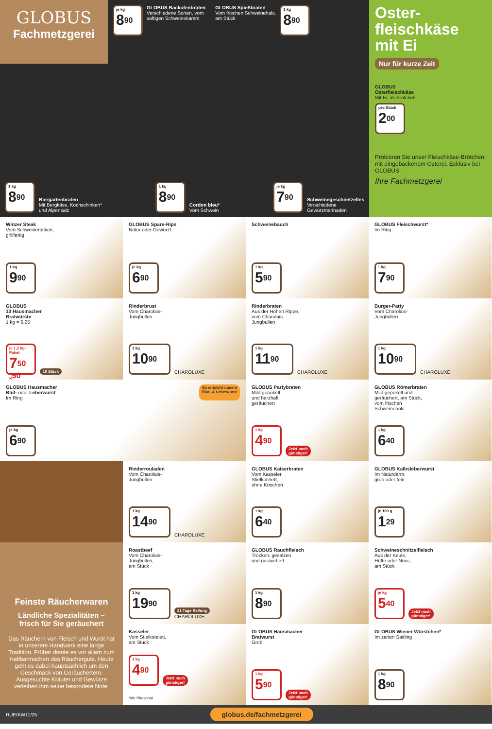GLOBUS
Fachmetzgerei
je kg
8<sup>90</sup>
GLOBUS Backofenbraten
Verschiedene Sorten, vom
saftigen Schweinekamm
GLOBUS Spießbraten
Vom frischen Schweinehals,
am Stück
1 kg
8<sup>90</sup>
1 kg
8<sup>90</sup>
Biergartenbraten
Mit Bergkäse, Kochschinken*
und Alpensalz
1 kg
8<sup>90</sup>
Cordon bleu*
Vom Schwein
je kg
7<sup>90</sup>
Schweinegeschnetzeltes
Verschiedene
Gewürzmarinaden
Oster-
fleischkäse
mit Ei
Nur für kurze Zeit
GLOBUS
Osterfleischkäse
Mit Ei, im Brötchen
pro Stück
2<sup>00</sup>
Probieren Sie unser Fleischkäse-Brötchen mit eingebackenem Osterei. Exklusiv bei GLOBUS.
Ihre Fachmetzgerei
Winzer Steak
Vom Schweinerücken,
grillfertig
1 kg
9<sup>90</sup>
GLOBUS Spare-Rips
Natur oder Gewürzt
je kg
6<sup>90</sup>
Schweinebauch
1 kg
5<sup>90</sup>
GLOBUS Fleischwurst*
Im Ring
1 kg
7<sup>90</sup>
GLOBUS
10 Hausmacher
Bratwürste
1 kg = 6.25
je 1,2 kg-Paket
7<sup>50</sup> 8<sup>50</sup>
10 Stück
Rinderbrust
Vom Charolais-
Jungbullen
1 kg
10<sup>90</sup>
CHAROLUXE
Rinderbraten
Aus der Hohen Rippe,
vom Charolais-
Jungbullen
1 kg
11<sup>90</sup>
CHAROLUXE
Burger-Patty
Vom Charolais-
Jungbullen
1 kg
10<sup>90</sup>
CHAROLUXE
GLOBUS Hausmacher
Blut- oder Leberwurst
Im Ring
So entsteht unsere
Blut- & Leberwurst
je kg
6<sup>90</sup>
GLOBUS Partybraten
Mild gepökelt
und herzhaft
geräuchert
1 kg
4<sup>90</sup>
Jetzt noch
günstiger!
GLOBUS Römerbraten
Mild gepökelt und
geräuchert, am Stück,
vom frischen
Schweinehals
1 kg
6<sup>40</sup>
Rinderrouladen
Vom Charolais-
Jungbullen
1 kg
14<sup>90</sup>
CHAROLUXE
GLOBUS Kaiserbraten
Vom Kasseler
Stielkotelett,
ohne Knochen
1 kg
6<sup>40</sup>
GLOBUS Kalbsleberwurst
Im Naturdarm,
grob oder fein
je 100 g
1<sup>29</sup>
Feinste Räucherwaren
Ländliche Spezialitäten – frisch für Sie geräuchert
Das Räuchern von Fleisch und Wurst hat in unserem Handwerk eine lange Tradition. Früher diente es vor allem zum Haltbarmachen des Räucherguts. Heute geht es dabei hauptsächlich um den Geschmack von Geräuchertem. Ausgesuchte Kräuter und Gewürze verleihen ihm seine besondere Note.
Roastbeef
Vom Charolais-
Jungbullen,
am Stück
1 kg
19<sup>90</sup>
21 Tage Reifung
CHAROLUXE
GLOBUS Rauchfleisch
Trocken, gesalzen
und geräuchert
1 kg
8<sup>90</sup>
Schweineschnitzelfleisch
Aus der Keule,
Hüfte oder Nuss,
am Stück
je kg
5<sup>40</sup>
Jetzt noch
günstiger!
Kasseler
Vom Stielkotelett,
am Stück
1 kg
4<sup>90</sup>
Jetzt noch
günstiger!
*Mit Phosphat
GLOBUS Hausmacher
Bratwurst
Grob
1 kg
5<sup>90</sup>
Jetzt noch
günstiger!
GLOBUS Wiener Würstchen*
Im zarten Saitling
1 kg
8<sup>90</sup>
RUE/KW11/25 globus.de/fachmetzgerei